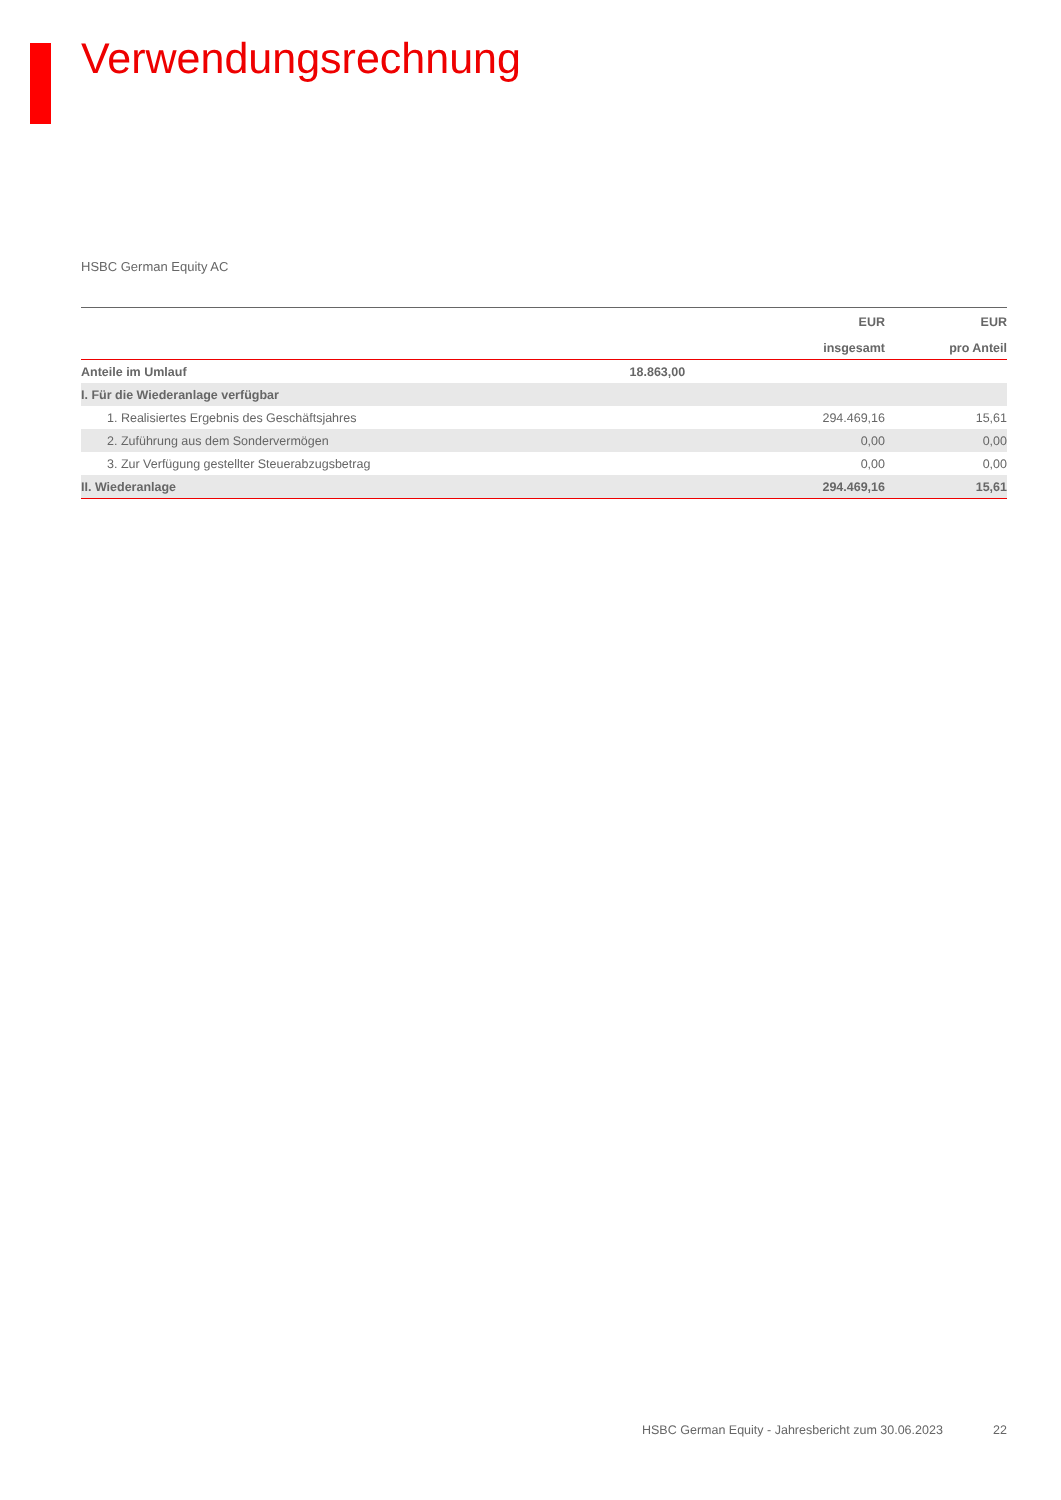Verwendungsrechnung
HSBC German Equity AC
| | | EUR | EUR |
| --- | --- | --- | --- |
| | | insgesamt | pro Anteil |
| Anteile im Umlauf | 18.863,00 | | |
| I. Für die Wiederanlage verfügbar | | | |
| 1. Realisiertes Ergebnis des Geschäftsjahres | | 294.469,16 | 15,61 |
| 2. Zuführung aus dem Sondervermögen | | 0,00 | 0,00 |
| 3. Zur Verfügung gestellter Steuerabzugsbetrag | | 0,00 | 0,00 |
| II. Wiederanlage | | 294.469,16 | 15,61 |
HSBC German Equity - Jahresbericht zum 30.06.2023 22